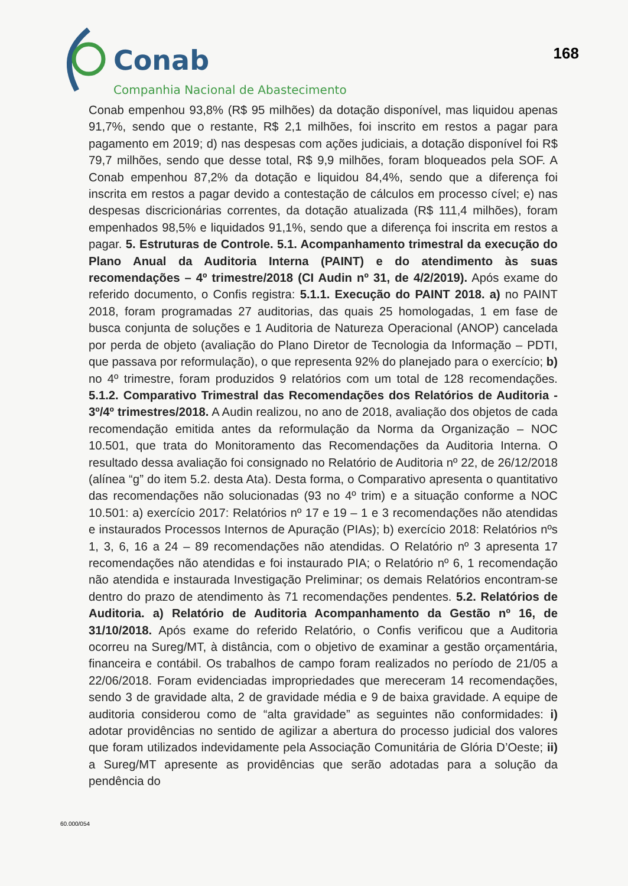Conab
Companhia Nacional de Abastecimento
168
Conab empenhou 93,8% (R$ 95 milhões) da dotação disponível, mas liquidou apenas 91,7%, sendo que o restante, R$ 2,1 milhões, foi inscrito em restos a pagar para pagamento em 2019; d) nas despesas com ações judiciais, a dotação disponível foi R$ 79,7 milhões, sendo que desse total, R$ 9,9 milhões, foram bloqueados pela SOF. A Conab empenhou 87,2% da dotação e liquidou 84,4%, sendo que a diferença foi inscrita em restos a pagar devido a contestação de cálculos em processo cível; e) nas despesas discricionárias correntes, da dotação atualizada (R$ 111,4 milhões), foram empenhados 98,5% e liquidados 91,1%, sendo que a diferença foi inscrita em restos a pagar. 5. Estruturas de Controle. 5.1. Acompanhamento trimestral da execução do Plano Anual da Auditoria Interna (PAINT) e do atendimento às suas recomendações – 4º trimestre/2018 (CI Audin nº 31, de 4/2/2019). Após exame do referido documento, o Confis registra: 5.1.1. Execução do PAINT 2018. a) no PAINT 2018, foram programadas 27 auditorias, das quais 25 homologadas, 1 em fase de busca conjunta de soluções e 1 Auditoria de Natureza Operacional (ANOP) cancelada por perda de objeto (avaliação do Plano Diretor de Tecnologia da Informação – PDTI, que passava por reformulação), o que representa 92% do planejado para o exercício; b) no 4º trimestre, foram produzidos 9 relatórios com um total de 128 recomendações. 5.1.2. Comparativo Trimestral das Recomendações dos Relatórios de Auditoria - 3º/4º trimestres/2018. A Audin realizou, no ano de 2018, avaliação dos objetos de cada recomendação emitida antes da reformulação da Norma da Organização – NOC 10.501, que trata do Monitoramento das Recomendações da Auditoria Interna. O resultado dessa avaliação foi consignado no Relatório de Auditoria nº 22, de 26/12/2018 (alínea “g” do item 5.2. desta Ata). Desta forma, o Comparativo apresenta o quantitativo das recomendações não solucionadas (93 no 4º trim) e a situação conforme a NOC 10.501: a) exercício 2017: Relatórios nº 17 e 19 – 1 e 3 recomendações não atendidas e instaurados Processos Internos de Apuração (PIAs); b) exercício 2018: Relatórios nºs 1, 3, 6, 16 a 24 – 89 recomendações não atendidas. O Relatório nº 3 apresenta 17 recomendações não atendidas e foi instaurado PIA; o Relatório nº 6, 1 recomendação não atendida e instaurada Investigação Preliminar; os demais Relatórios encontram-se dentro do prazo de atendimento às 71 recomendações pendentes. 5.2. Relatórios de Auditoria. a) Relatório de Auditoria Acompanhamento da Gestão nº 16, de 31/10/2018. Após exame do referido Relatório, o Confis verificou que a Auditoria ocorreu na Sureg/MT, à distância, com o objetivo de examinar a gestão orçamentária, financeira e contábil. Os trabalhos de campo foram realizados no período de 21/05 a 22/06/2018. Foram evidenciadas impropriedades que mereceram 14 recomendações, sendo 3 de gravidade alta, 2 de gravidade média e 9 de baixa gravidade. A equipe de auditoria considerou como de “alta gravidade” as seguintes não conformidades: i) adotar providências no sentido de agilizar a abertura do processo judicial dos valores que foram utilizados indevidamente pela Associação Comunitária de Glória D’Oeste; ii) a Sureg/MT apresente as providências que serão adotadas para a solução da pendência do
60.000/054